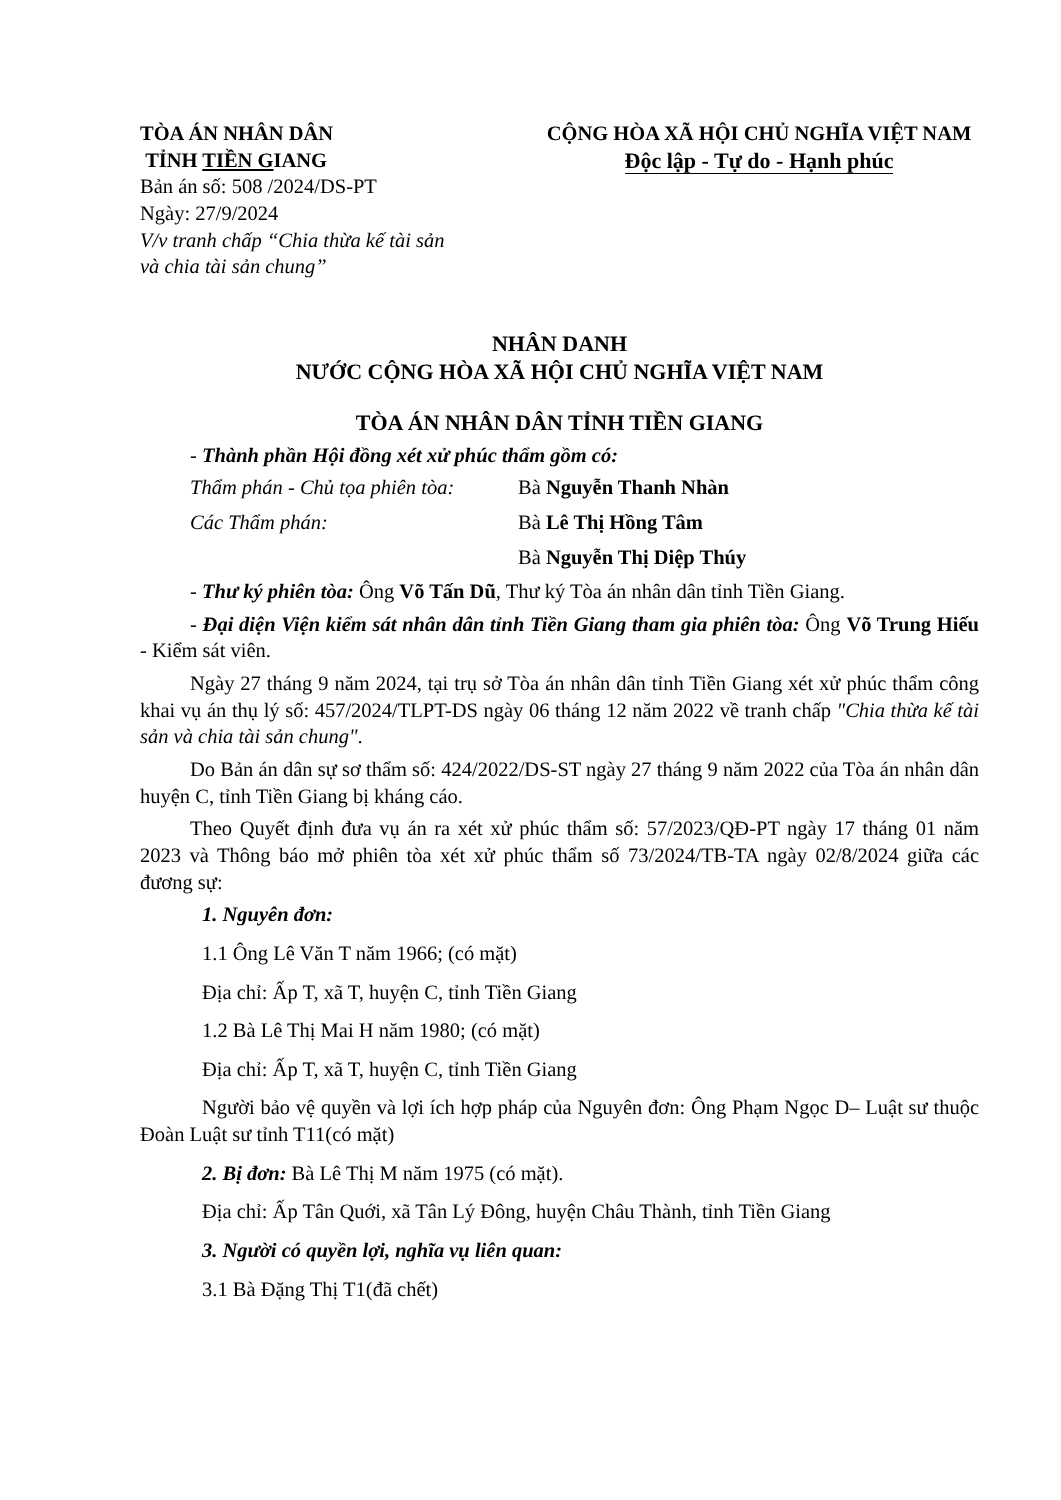TÒA ÁN NHÂN DÂN
TỈNH TIỀN GIANG
Bản án số: 508 /2024/DS-PT
Ngày: 27/9/2024
V/v tranh chấp “Chia thừa kế tài sản
và chia tài sản chung”
CỘNG HÒA XÃ HỘI CHỦ NGHĨA VIỆT NAM
Độc lập - Tự do - Hạnh phúc
NHÂN DANH
NƯỚC CỘNG HÒA XÃ HỘI CHỦ NGHĨA VIỆT NAM
TÒA ÁN NHÂN DÂN TỈNH TIỀN GIANG
- Thành phần Hội đồng xét xử phúc thẩm gồm có:
Thẩm phán - Chủ tọa phiên tòa: Bà Nguyễn Thanh Nhàn
Các Thẩm phán: Bà Lê Thị Hồng Tâm
Bà Nguyễn Thị Diệp Thúy
- Thư ký phiên tòa: Ông Võ Tấn Dũ, Thư ký Tòa án nhân dân tỉnh Tiền Giang.
- Đại diện Viện kiểm sát nhân dân tỉnh Tiền Giang tham gia phiên tòa: Ông Võ Trung Hiếu - Kiểm sát viên.
Ngày 27 tháng 9 năm 2024, tại trụ sở Tòa án nhân dân tỉnh Tiền Giang xét xử phúc thẩm công khai vụ án thụ lý số: 457/2024/TLPT-DS ngày 06 tháng 12 năm 2022 về tranh chấp "Chia thừa kế tài sản và chia tài sản chung".
Do Bản án dân sự sơ thẩm số: 424/2022/DS-ST ngày 27 tháng 9 năm 2022 của Tòa án nhân dân huyện C, tỉnh Tiền Giang bị kháng cáo.
Theo Quyết định đưa vụ án ra xét xử phúc thẩm số: 57/2023/QĐ-PT ngày 17 tháng 01 năm 2023 và Thông báo mở phiên tòa xét xử phúc thẩm số 73/2024/TB-TA ngày 02/8/2024 giữa các đương sự:
1. Nguyên đơn:
1.1 Ông Lê Văn T năm 1966; (có mặt)
Địa chỉ: Ấp T, xã T, huyện C, tỉnh Tiền Giang
1.2 Bà Lê Thị Mai H năm 1980; (có mặt)
Địa chỉ: Ấp T, xã T, huyện C, tỉnh Tiền Giang
Người bảo vệ quyền và lợi ích hợp pháp của Nguyên đơn: Ông Phạm Ngọc D– Luật sư thuộc Đoàn Luật sư tỉnh T11(có mặt)
2. Bị đơn: Bà Lê Thị M năm 1975 (có mặt).
Địa chỉ: Ấp Tân Quới, xã Tân Lý Đông, huyện Châu Thành, tỉnh Tiền Giang
3. Người có quyền lợi, nghĩa vụ liên quan:
3.1 Bà Đặng Thị T1(đã chết)